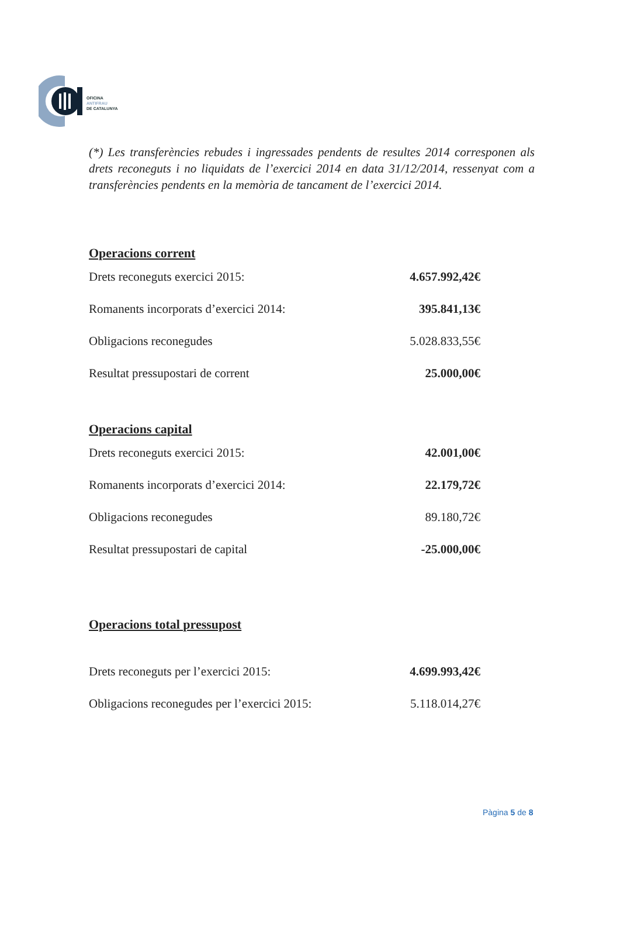OFICINA
ANTIFRAU
DE CATALUNYA
(*) Les transferències rebudes i ingressades pendents de resultes 2014 corresponen als drets reconeguts i no liquidats de l’exercici 2014 en data 31/12/2014, ressenyat com a transferències pendents en la memòria de tancament de l’exercici 2014.
Operacions corrent
| Drets reconeguts exercici 2015: | 4.657.992,42€ |
| Romanents incorporats d’exercici 2014: | 395.841,13€ |
| Obligacions reconegudes | 5.028.833,55€ |
| Resultat pressupostari de corrent | 25.000,00€ |
Operacions capital
| Drets reconeguts exercici 2015: | 42.001,00€ |
| Romanents incorporats d’exercici 2014: | 22.179,72€ |
| Obligacions reconegudes | 89.180,72€ |
| Resultat pressupostari de capital | -25.000,00€ |
Operacions total pressupost
| Drets reconeguts per l’exercici 2015: | 4.699.993,42€ |
| Obligacions reconegudes per l’exercici 2015: | 5.118.014,27€ |
Pàgina 5 de 8